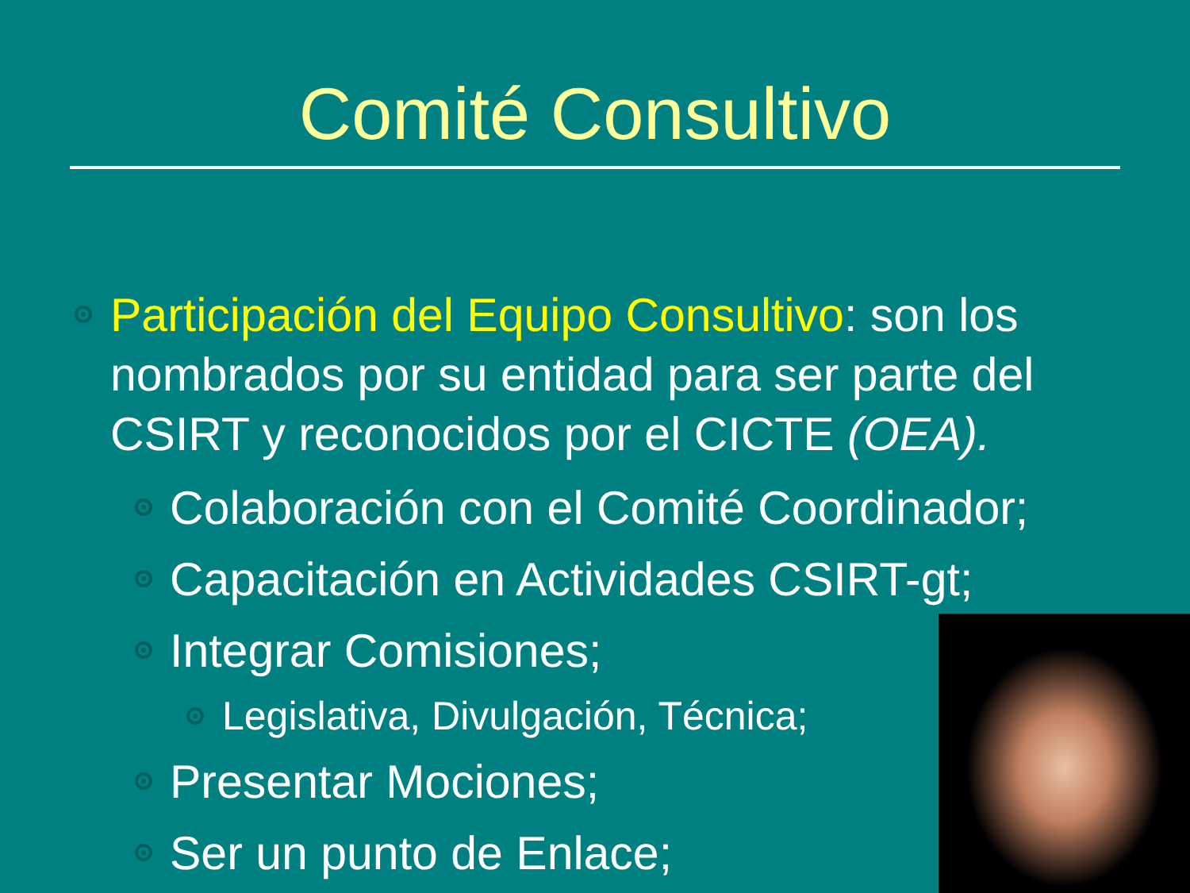Comité Consultivo
Participación del Equipo Consultivo: son los nombrados por su entidad para ser parte del CSIRT y reconocidos por el CICTE (OEA).
Colaboración con el Comité Coordinador;
Capacitación en Actividades CSIRT-gt;
Integrar Comisiones;
Legislativa, Divulgación, Técnica;
Presentar Mociones;
Ser un punto de Enlace;